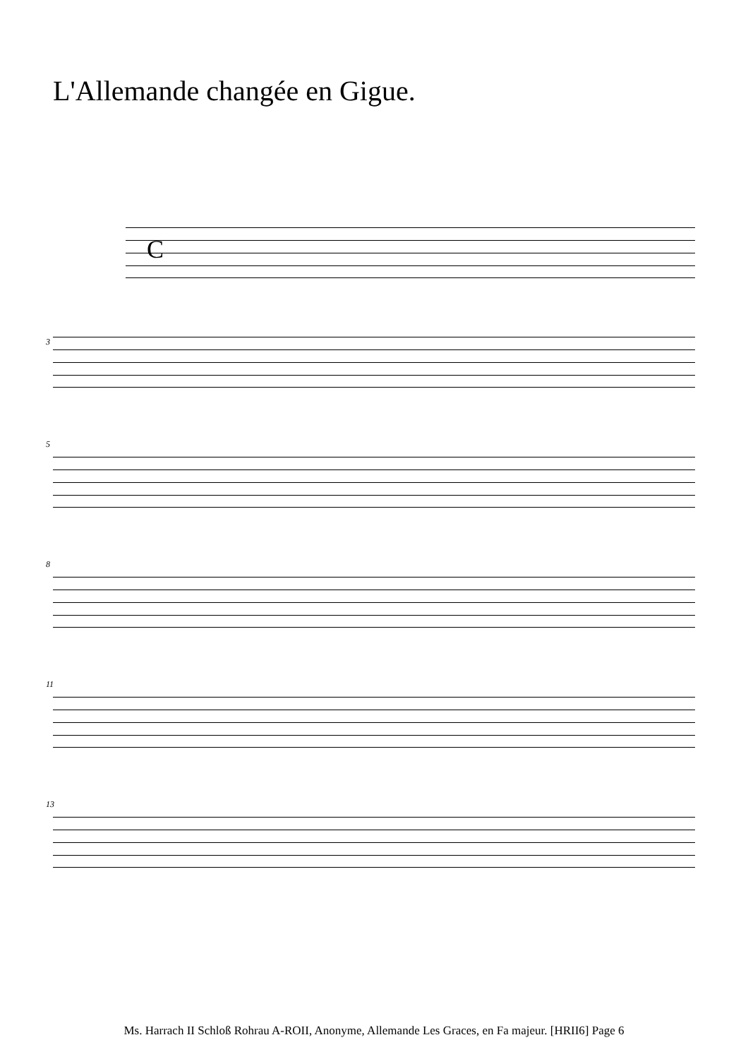L'Allemande changée en Gigue.
C
3
5
8
11
13
Ms. Harrach II Schloß Rohrau A-ROII, Anonyme, Allemande Les Graces, en Fa majeur. [HRII6] Page 6